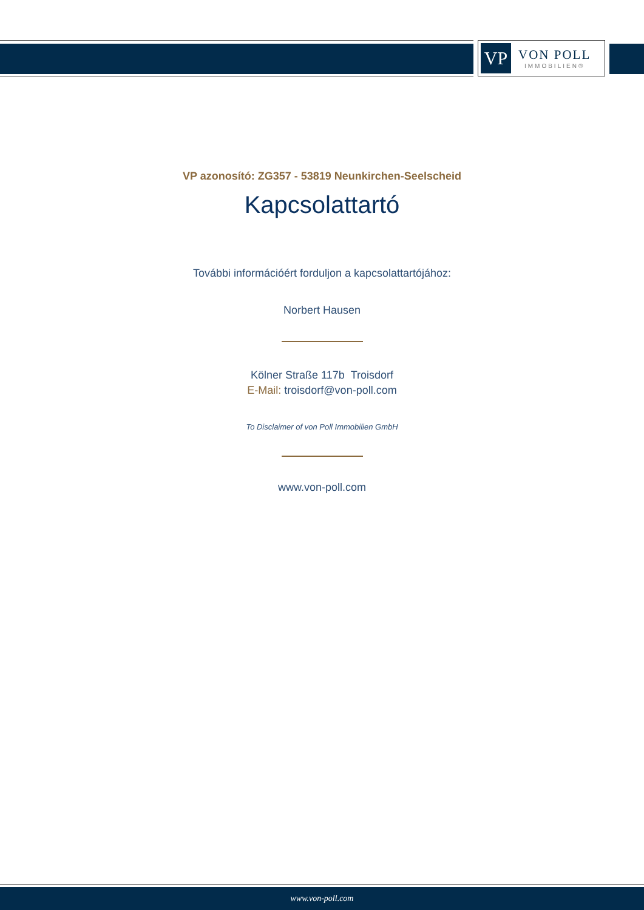VP
VON POLL
IMMOBILIEN®
VP azonosító: ZG357 - 53819 Neunkirchen-Seelscheid
Kapcsolattartó
További információért forduljon a kapcsolattartójához:
Norbert Hausen
Kölner Straße 117b Troisdorf
E-Mail: troisdorf@von-poll.com
To Disclaimer of von Poll Immobilien GmbH
www.von-poll.com
www.von-poll.com